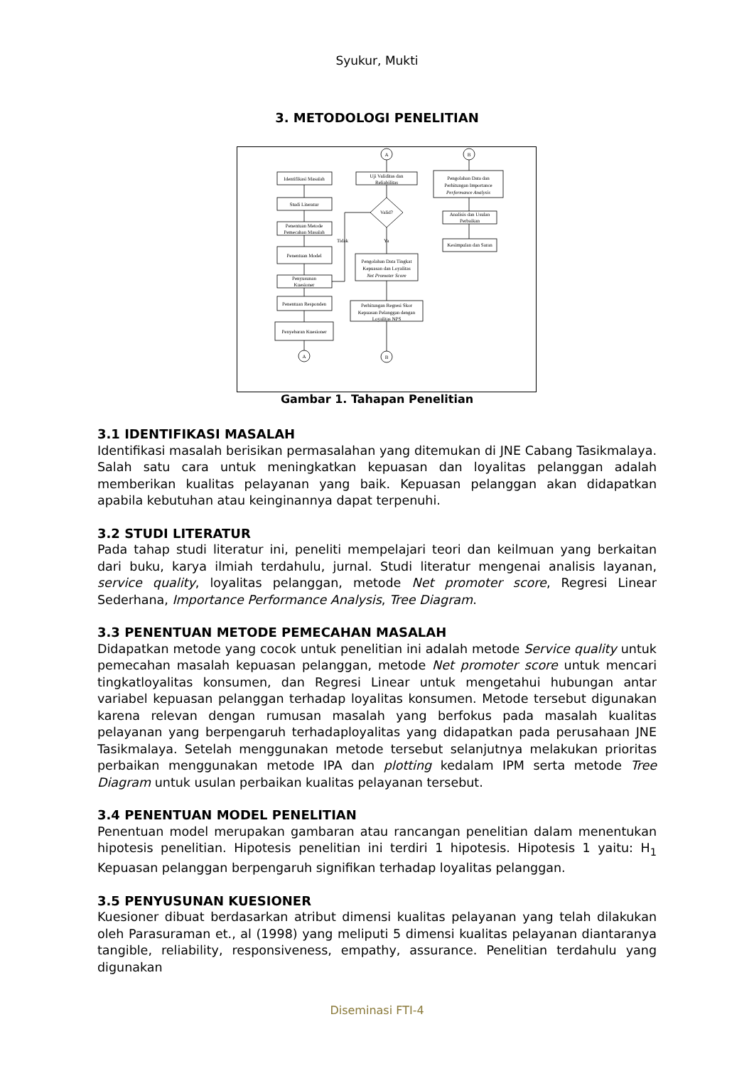Syukur, Mukti
3. METODOLOGI PENELITIAN
Identifikasi Masalah
Studi Literatur
Penentuan Metode
Pemecahan Masalah
Penentuan Model
Penyusunan
Kuesioner
Penentuan Responden
Penyebaran Kuesioner
A
A
B
B
Uji Validitas dan
Reliabilitas
Valid?
Tidak
Ya
Pengolahan Data Tingkat
Kepuasan dan Loyalitas
Net Promoter Score
Perhitungan Regresi Skor
Kepuasan Pelanggan dengan
Loyalitas NPS
Pengolahan Data dan
Perhitungan Importance
Performance Analysis
Analisis dan Usulan
Perbaikan
Kesimpulan dan Saran
Gambar 1. Tahapan Penelitian
3.1 IDENTIFIKASI MASALAH
Identifikasi masalah berisikan permasalahan yang ditemukan di JNE Cabang Tasikmalaya. Salah satu cara untuk meningkatkan kepuasan dan loyalitas pelanggan adalah memberikan kualitas pelayanan yang baik. Kepuasan pelanggan akan didapatkan apabila kebutuhan atau keinginannya dapat terpenuhi.
3.2 STUDI LITERATUR
Pada tahap studi literatur ini, peneliti mempelajari teori dan keilmuan yang berkaitan dari buku, karya ilmiah terdahulu, jurnal. Studi literatur mengenai analisis layanan, service quality, loyalitas pelanggan, metode Net promoter score, Regresi Linear Sederhana, Importance Performance Analysis, Tree Diagram.
3.3 PENENTUAN METODE PEMECAHAN MASALAH
Didapatkan metode yang cocok untuk penelitian ini adalah metode Service quality untuk pemecahan masalah kepuasan pelanggan, metode Net promoter score untuk mencari tingkatloyalitas konsumen, dan Regresi Linear untuk mengetahui hubungan antar variabel kepuasan pelanggan terhadap loyalitas konsumen. Metode tersebut digunakan karena relevan dengan rumusan masalah yang berfokus pada masalah kualitas pelayanan yang berpengaruh terhadaployalitas yang didapatkan pada perusahaan JNE Tasikmalaya. Setelah menggunakan metode tersebut selanjutnya melakukan prioritas perbaikan menggunakan metode IPA dan plotting kedalam IPM serta metode Tree Diagram untuk usulan perbaikan kualitas pelayanan tersebut.
3.4 PENENTUAN MODEL PENELITIAN
Penentuan model merupakan gambaran atau rancangan penelitian dalam menentukan hipotesis penelitian. Hipotesis penelitian ini terdiri 1 hipotesis. Hipotesis 1 yaitu: H<sub>1</sub> Kepuasan pelanggan berpengaruh signifikan terhadap loyalitas pelanggan.
3.5 PENYUSUNAN KUESIONER
Kuesioner dibuat berdasarkan atribut dimensi kualitas pelayanan yang telah dilakukan oleh Parasuraman et., al (1998) yang meliputi 5 dimensi kualitas pelayanan diantaranya tangible, reliability, responsiveness, empathy, assurance. Penelitian terdahulu yang digunakan
Diseminasi FTI-4